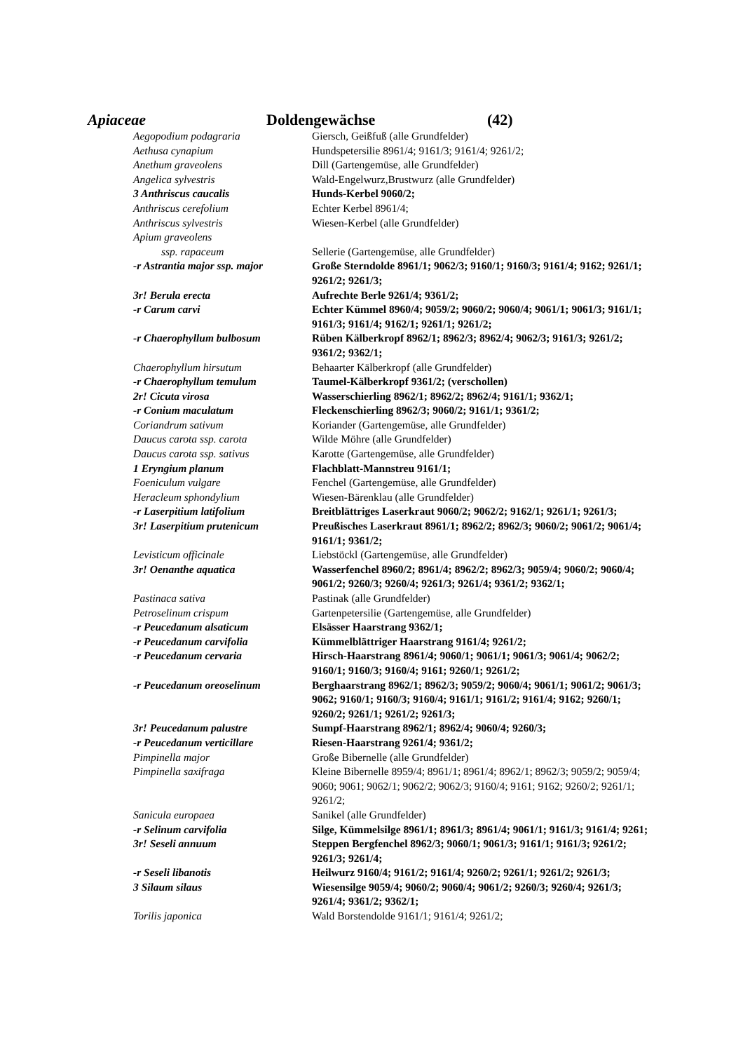Apiaceae Doldengewächse (42)
| Aegopodium podagraria | Giersch, Geißfuß (alle Grundfelder) |
| Aethusa cynapium | Hundspetersilie 8961/4; 9161/3; 9161/4; 9261/2; |
| Anethum graveolens | Dill (Gartengemüse, alle Grundfelder) |
| Angelica sylvestris | Wald-Engelwurz,Brustwurz (alle Grundfelder) |
| 3 Anthriscus caucalis | Hunds-Kerbel 9060/2; |
| Anthriscus cerefolium | Echter Kerbel 8961/4; |
| Anthriscus sylvestris | Wiesen-Kerbel (alle Grundfelder) |
| Apium graveolens | |
| ssp. rapaceum | Sellerie (Gartengemüse, alle Grundfelder) |
| -r Astrantia major ssp. major | Große Sterndolde 8961/1; 9062/3; 9160/1; 9160/3; 9161/4; 9162; 9261/1; 9261/2; 9261/3; |
| 3r! Berula erecta | Aufrechte Berle 9261/4; 9361/2; |
| -r Carum carvi | Echter Kümmel 8960/4; 9059/2; 9060/2; 9060/4; 9061/1; 9061/3; 9161/1; 9161/3; 9161/4; 9162/1; 9261/1; 9261/2; |
| -r Chaerophyllum bulbosum | Rüben Kälberkropf 8962/1; 8962/3; 8962/4; 9062/3; 9161/3; 9261/2; 9361/2; 9362/1; |
| Chaerophyllum hirsutum | Behaarter Kälberkropf (alle Grundfelder) |
| -r Chaerophyllum temulum | Taumel-Kälberkropf 9361/2; (verschollen) |
| 2r! Cicuta virosa | Wasserschierling 8962/1; 8962/2; 8962/4; 9161/1; 9362/1; |
| -r Conium maculatum | Fleckenschierling 8962/3; 9060/2; 9161/1; 9361/2; |
| Coriandrum sativum | Koriander (Gartengemüse, alle Grundfelder) |
| Daucus carota ssp. carota | Wilde Möhre (alle Grundfelder) |
| Daucus carota ssp. sativus | Karotte (Gartengemüse, alle Grundfelder) |
| 1 Eryngium planum | Flachblatt-Mannstreu 9161/1; |
| Foeniculum vulgare | Fenchel (Gartengemüse, alle Grundfelder) |
| Heracleum sphondylium | Wiesen-Bärenklau (alle Grundfelder) |
| -r Laserpitium latifolium | Breitblättriges Laserkraut 9060/2; 9062/2; 9162/1; 9261/1; 9261/3; |
| 3r! Laserpitium prutenicum | Preußisches Laserkraut 8961/1; 8962/2; 8962/3; 9060/2; 9061/2; 9061/4; 9161/1; 9361/2; |
| Levisticum officinale | Liebstöckl (Gartengemüse, alle Grundfelder) |
| 3r! Oenanthe aquatica | Wasserfenchel 8960/2; 8961/4; 8962/2; 8962/3; 9059/4; 9060/2; 9060/4; 9061/2; 9260/3; 9260/4; 9261/3; 9261/4; 9361/2; 9362/1; |
| Pastinaca sativa | Pastinak (alle Grundfelder) |
| Petroselinum crispum | Gartenpetersilie (Gartengemüse, alle Grundfelder) |
| -r Peucedanum alsaticum | Elsässer Haarstrang 9362/1; |
| -r Peucedanum carvifolia | Kümmelblättriger Haarstrang 9161/4; 9261/2; |
| -r Peucedanum cervaria | Hirsch-Haarstrang 8961/4; 9060/1; 9061/1; 9061/3; 9061/4; 9062/2; 9160/1; 9160/3; 9160/4; 9161; 9260/1; 9261/2; |
| -r Peucedanum oreoselinum | Berghaarstrang 8962/1; 8962/3; 9059/2; 9060/4; 9061/1; 9061/2; 9061/3; 9062; 9160/1; 9160/3; 9160/4; 9161/1; 9161/2; 9161/4; 9162; 9260/1; 9260/2; 9261/1; 9261/2; 9261/3; |
| 3r! Peucedanum palustre | Sumpf-Haarstrang 8962/1; 8962/4; 9060/4; 9260/3; |
| -r Peucedanum verticillare | Riesen-Haarstrang 9261/4; 9361/2; |
| Pimpinella major | Große Bibernelle (alle Grundfelder) |
| Pimpinella saxifraga | Kleine Bibernelle 8959/4; 8961/1; 8961/4; 8962/1; 8962/3; 9059/2; 9059/4; 9060; 9061; 9062/1; 9062/2; 9062/3; 9160/4; 9161; 9162; 9260/2; 9261/1; 9261/2; |
| Sanicula europaea | Sanikel (alle Grundfelder) |
| -r Selinum carvifolia | Silge, Kümmelsilge 8961/1; 8961/3; 8961/4; 9061/1; 9161/3; 9161/4; 9261; |
| 3r! Seseli annuum | Steppen Bergfenchel 8962/3; 9060/1; 9061/3; 9161/1; 9161/3; 9261/2; 9261/3; 9261/4; |
| -r Seseli libanotis | Heilwurz 9160/4; 9161/2; 9161/4; 9260/2; 9261/1; 9261/2; 9261/3; |
| 3 Silaum silaus | Wiesensilge 9059/4; 9060/2; 9060/4; 9061/2; 9260/3; 9260/4; 9261/3; 9261/4; 9361/2; 9362/1; |
| Torilis japonica | Wald Borstendolde 9161/1; 9161/4; 9261/2; |